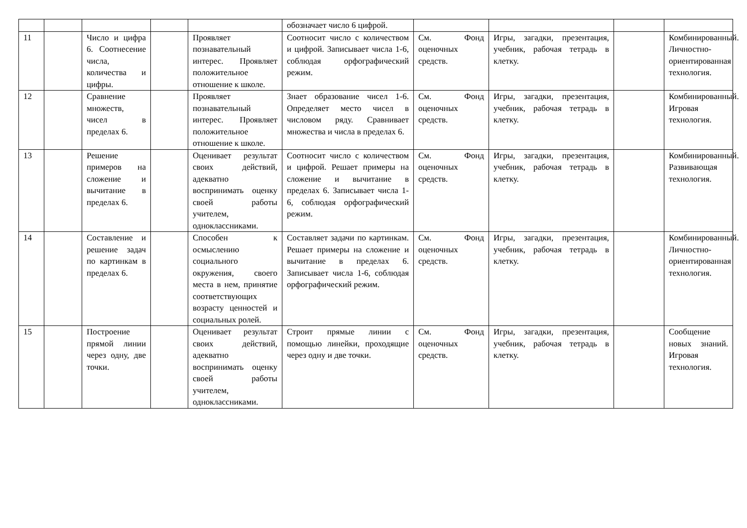| | | | | | обозначает число 6 цифрой. | | | | |
| 11 | | Число и цифра 6. Соотнесение числа, количества и цифры. | | Проявляет познавательный интерес. Проявляет положительное отношение к школе. | Соотносит число с количеством и цифрой. Записывает числа 1-6, соблюдая орфографический режим. | См. Фонд оценочных средств. | Игры, загадки, презентация, учебник, рабочая тетрадь в клетку. | | Комбинированный. Личностно-ориентированная технология. |
| 12 | | Сравнение множеств, чисел в пределах 6. | | Проявляет познавательный интерес. Проявляет положительное отношение к школе. | Знает образование чисел 1-6. Определяет место чисел в числовом ряду. Сравнивает множества и числа в пределах 6. | См. Фонд оценочных средств. | Игры, загадки, презентация, учебник, рабочая тетрадь в клетку. | | Комбинированный. Игровая технология. |
| 13 | | Решение примеров на сложение и вычитание в пределах 6. | | Оценивает результат своих действий, адекватно воспринимать оценку своей работы учителем, одноклассниками. | Соотносит число с количеством и цифрой. Решает примеры на сложение и вычитание в пределах 6. Записывает числа 1-6, соблюдая орфографический режим. | См. Фонд оценочных средств. | Игры, загадки, презентация, учебник, рабочая тетрадь в клетку. | | Комбинированный. Развивающая технология. |
| 14 | | Составление и решение задач по картинкам в пределах 6. | | Способен к осмыслению социального окружения, своего места в нем, принятие соответствующих возрасту ценностей и социальных ролей. | Составляет задачи по картинкам. Решает примеры на сложение и вычитание в пределах 6. Записывает числа 1-6, соблюдая орфографический режим. | См. Фонд оценочных средств. | Игры, загадки, презентация, учебник, рабочая тетрадь в клетку. | | Комбинированный. Личностно-ориентированная технология. |
| 15 | | Построение прямой линии через одну, две точки. | | Оценивает результат своих действий, адекватно воспринимать оценку своей работы учителем, одноклассниками. | Строит прямые линии с помощью линейки, проходящие через одну и две точки. | См. Фонд оценочных средств. | Игры, загадки, презентация, учебник, рабочая тетрадь в клетку. | | Сообщение новых знаний. Игровая технология. |